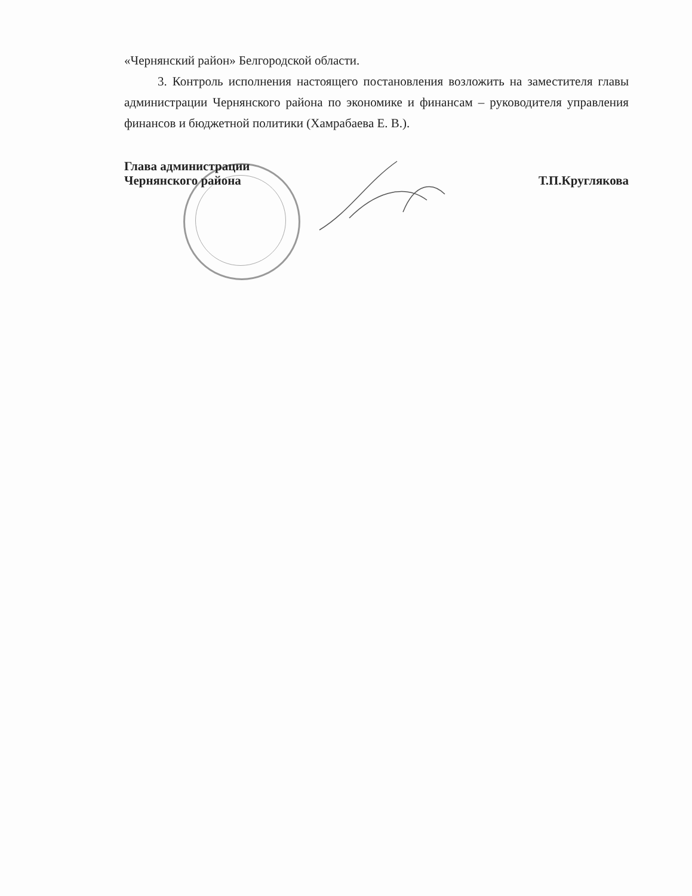«Чернянский район» Белгородской области.
3. Контроль исполнения настоящего постановления возложить на заместителя главы администрации Чернянского района по экономике и финансам – руководителя управления финансов и бюджетной политики (Хамрабаева Е. В.).
Глава администрации
Чернянского района
Т.П.Круглякова